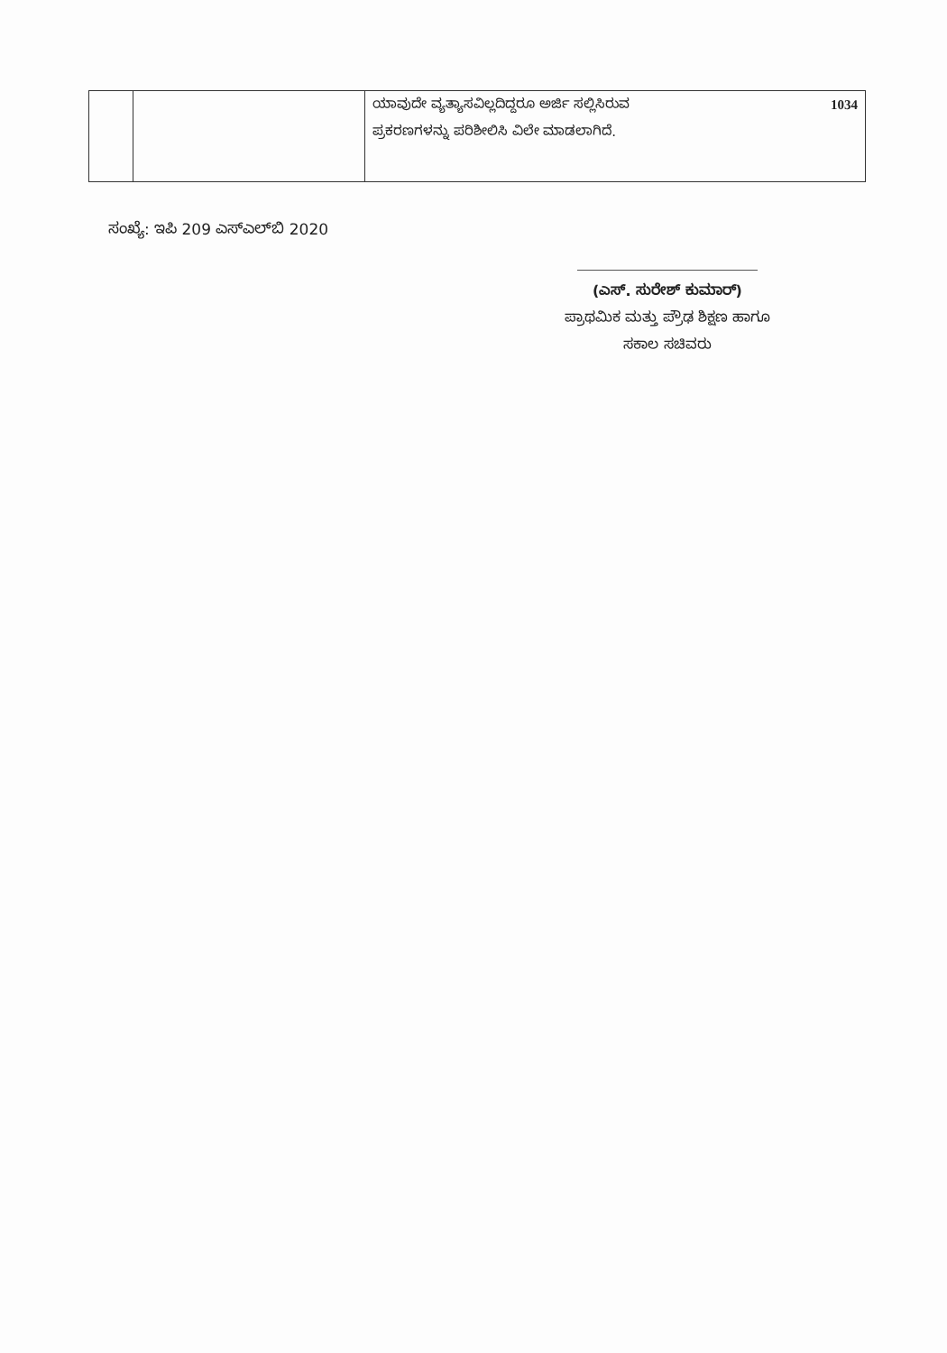| | | ಯಾವುದೇ ವ್ಯತ್ಯಾಸವಿಲ್ಲದಿದ್ದರೂ ಅರ್ಜಿ ಸಲ್ಲಿಸಿರುವ 1034 ಪ್ರಕರಣಗಳನ್ನು ಪರಿಶೀಲಿಸಿ ವಿಲೇ ಮಾಡಲಾಗಿದೆ. |
ಸಂಖ್ಯೆ: ಇಪಿ 209 ಎಸ್‌ಎಲ್‌ಬಿ 2020
(ಎಸ್. ಸುರೇಶ್ ಕುಮಾರ್)
ಪ್ರಾಥಮಿಕ ಮತ್ತು ಪ್ರೌಢ ಶಿಕ್ಷಣ ಹಾಗೂ
ಸಕಾಲ ಸಚಿವರು